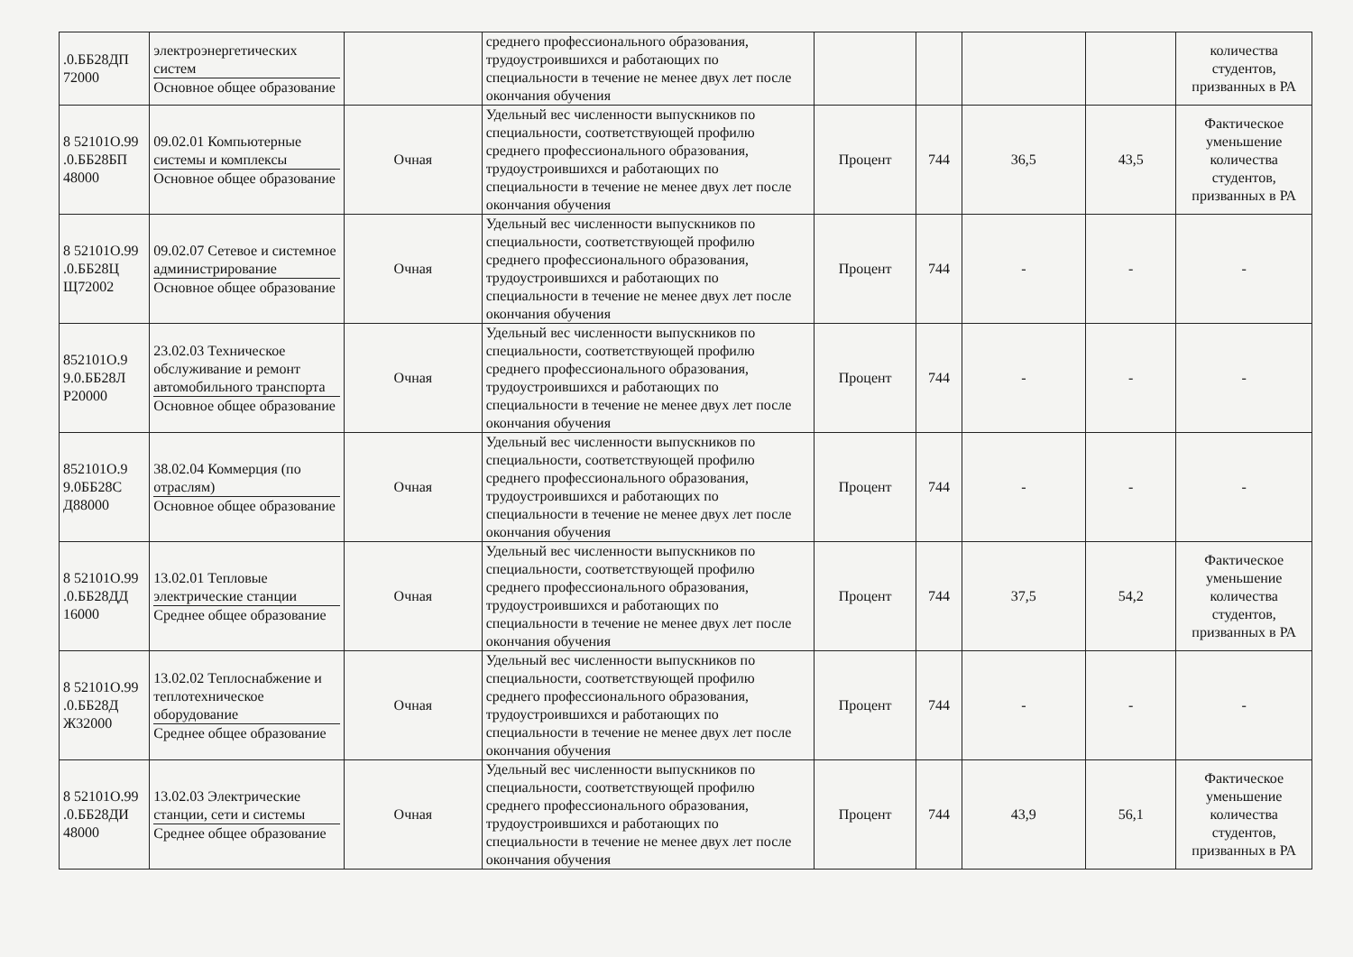| .0.ББ28ДП 72000 | электроэнергетических систем Основное общее образование | | среднего профессионального образования, трудоустроившихся и работающих по специальности в течение не менее двух лет после окончания обучения | | | | | количества студентов, призванных в РА |
| 8 52101О.99 .0.ББ28БП 48000 | 09.02.01 Компьютерные системы и комплексы Основное общее образование | Очная | Удельный вес численности выпускников по специальности, соответствующей профилю среднего профессионального образования, трудоустроившихся и работающих по специальности в течение не менее двух лет после окончания обучения | Процент | 744 | 36,5 | 43,5 | Фактическое уменьшение количества студентов, призванных в РА |
| 8 52101О.99 .0.ББ28Ц Щ72002 | 09.02.07 Сетевое и системное администрирование Основное общее образование | Очная | Удельный вес численности выпускников по специальности, соответствующей профилю среднего профессионального образования, трудоустроившихся и работающих по специальности в течение не менее двух лет после окончания обучения | Процент | 744 | - | - | - |
| 852101О.9 9.0.ББ28Л Р20000 | 23.02.03 Техническое обслуживание и ремонт автомобильного транспорта Основное общее образование | Очная | Удельный вес численности выпускников по специальности, соответствующей профилю среднего профессионального образования, трудоустроившихся и работающих по специальности в течение не менее двух лет после окончания обучения | Процент | 744 | - | - | - |
| 852101О.9 9.0ББ28С Д88000 | 38.02.04 Коммерция (по отраслям) Основное общее образование | Очная | Удельный вес численности выпускников по специальности, соответствующей профилю среднего профессионального образования, трудоустроившихся и работающих по специальности в течение не менее двух лет после окончания обучения | Процент | 744 | - | - | - |
| 8 52101О.99 .0.ББ28ДД 16000 | 13.02.01 Тепловые электрические станции Среднее общее образование | Очная | Удельный вес численности выпускников по специальности, соответствующей профилю среднего профессионального образования, трудоустроившихся и работающих по специальности в течение не менее двух лет после окончания обучения | Процент | 744 | 37,5 | 54,2 | Фактическое уменьшение количества студентов, призванных в РА |
| 8 52101О.99 .0.ББ28Д Ж32000 | 13.02.02 Теплоснабжение и теплотехническое оборудование Среднее общее образование | Очная | Удельный вес численности выпускников по специальности, соответствующей профилю среднего профессионального образования, трудоустроившихся и работающих по специальности в течение не менее двух лет после окончания обучения | Процент | 744 | - | - | - |
| 8 52101О.99 .0.ББ28ДИ 48000 | 13.02.03 Электрические станции, сети и системы Среднее общее образование | Очная | Удельный вес численности выпускников по специальности, соответствующей профилю среднего профессионального образования, трудоустроившихся и работающих по специальности в течение не менее двух лет после окончания обучения | Процент | 744 | 43,9 | 56,1 | Фактическое уменьшение количества студентов, призванных в РА |